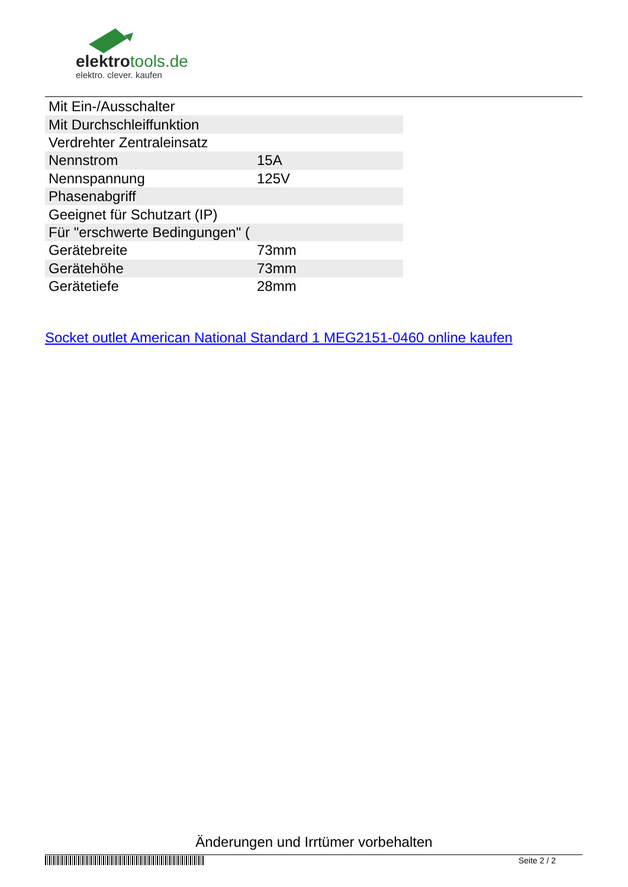elektrotools.de
elektro. clever. kaufen
| Mit Ein-/Ausschalter | |
| Mit Durchschleiffunktion | |
| Verdrehter Zentraleinsatz | |
| Nennstrom | 15A |
| Nennspannung | 125V |
| Phasenabgriff | |
| Geeignet für Schutzart (IP) | |
| Für "erschwerte Bedingungen" ( | |
| Gerätebreite | 73mm |
| Gerätehöhe | 73mm |
| Gerätetiefe | 28mm |
Socket outlet American National Standard 1 MEG2151-0460 online kaufen
Änderungen und Irrtümer vorbehalten
Seite 2 / 2